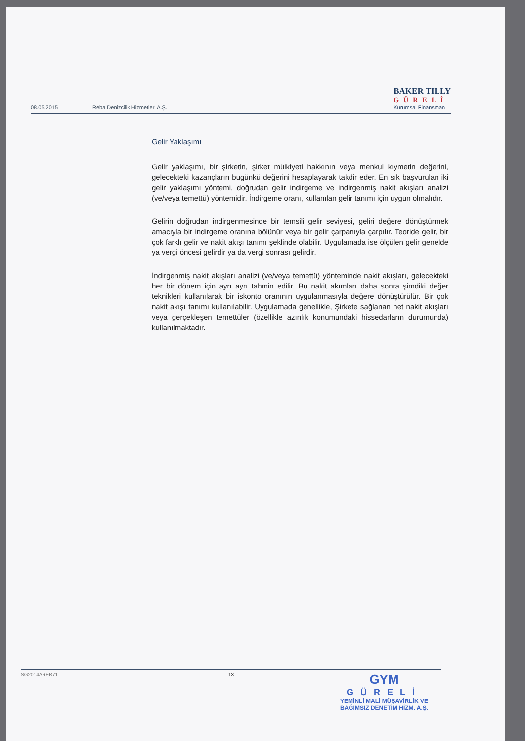08.05.2015
Reba Denizcilik Hizmetleri A.Ş.
BAKER TILLY
GÜRELİ
Kurumsal Finansman
Gelir Yaklaşımı
Gelir yaklaşımı, bir şirketin, şirket mülkiyeti hakkının veya menkul kıymetin değerini, gelecekteki kazançların bugünkü değerini hesaplayarak takdir eder. En sık başvurulan iki gelir yaklaşımı yöntemi, doğrudan gelir indirgeme ve indirgenmiş nakit akışları analizi (ve/veya temettü) yöntemidir. İndirgeme oranı, kullanılan gelir tanımı için uygun olmalıdır.
Gelirin doğrudan indirgenmesinde bir temsili gelir seviyesi, geliri değere dönüştürmek amacıyla bir indirgeme oranına bölünür veya bir gelir çarpanıyla çarpılır. Teoride gelir, bir çok farklı gelir ve nakit akışı tanımı şeklinde olabilir. Uygulamada ise ölçülen gelir genelde ya vergi öncesi gelirdir ya da vergi sonrası gelirdir.
İndirgenmiş nakit akışları analizi (ve/veya temettü) yönteminde nakit akışları, gelecekteki her bir dönem için ayrı ayrı tahmin edilir. Bu nakit akımları daha sonra şimdiki değer teknikleri kullanılarak bir iskonto oranının uygulanmasıyla değere dönüştürülür. Bir çok nakit akışı tanımı kullanılabilir. Uygulamada genellikle, Şirkete sağlanan net nakit akışları veya gerçekleşen temettüler (özellikle azınlık konumundaki hissedarların durumunda) kullanılmaktadır.
SG2014AREB71 13
GYM
GÜRELİ
YEMİNLİ MALİ MÜŞAVİRLİK VE BAĞIMSIZ DENETİM HİZM. A.Ş.